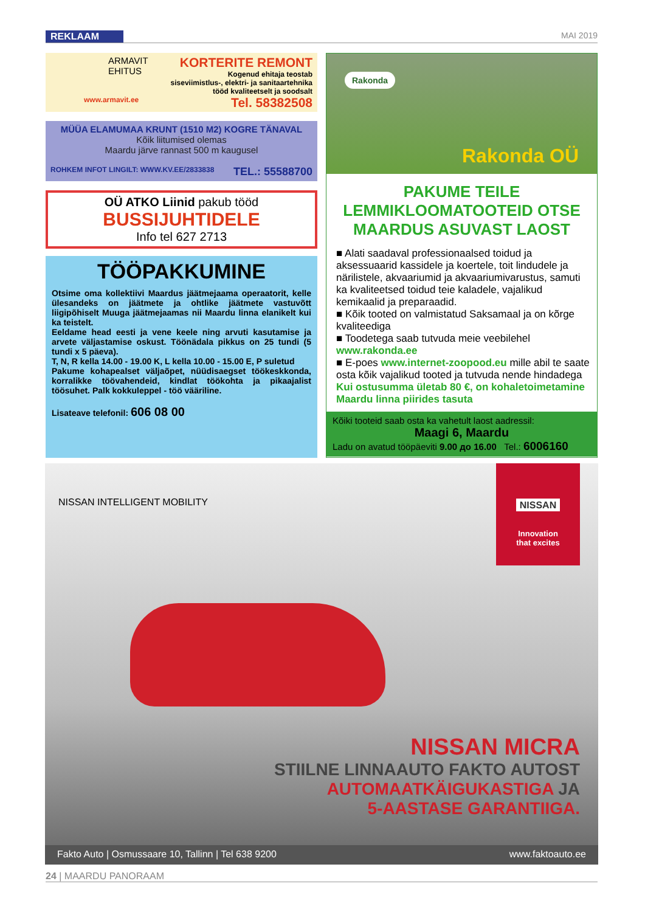REKLAAM MAI 2019
ARMAVIT
EHITUS
KORTERITE REMONT
Kogenud ehitaja teostab
siseviimistlus-, elektri- ja sanitaartehnika
tööd kvaliteetselt ja soodsalt
www.armavit.ee Tel. 58382508
MÜÜA ELAMUMAA KRUNT (1510 M2) KOGRE TÄNAVAL
Kõik liitumised olemas
Maardu järve rannast 500 m kaugusel
ROHKEM INFOT LINGILT: WWW.KV.EE/2833838 TEL.: 55588700
OÜ ATKO Liinid pakub tööd
BUSSIJUHTIDELE
Info tel 627 2713
TÖÖPAKKUMINE
Otsime oma kollektiivi Maardus jäätmejaama operaatorit, kelle ülesandeks on jäätmete ja ohtlike jäätmete vastuvõtt liigipõhiselt Muuga jäätmejaamas nii Maardu linna elanikelt kui ka teistelt.
Eeldame head eesti ja vene keele ning arvuti kasutamise ja arvete väljastamise oskust. Töönädala pikkus on 25 tundi (5 tundi x 5 päeva).
T, N, R kella 14.00 - 19.00 K, L kella 10.00 - 15.00 E, P suletud
Pakume kohapealset väljaõpet, nüüdisaegset töökeskkonda, korralikke töövahendeid, kindlat töökohta ja pikaajalist töösuhet. Palk kokkuleppel - töö vääriline.
Lisateave telefonil: 606 08 00
Rakonda
Rakonda OÜ
PAKUME TEILE LEMMIKLOOMATOOTEID OTSE MAARDUS ASUVAST LAOST
■ Alati saadaval professionaalsed toidud ja aksessuaarid kassidele ja koertele, toit lindudele ja närilistele, akvaariumid ja akvaariumivarustus, samuti ka kvaliteetsed toidud teie kaladele, vajalikud kemikaalid ja preparaadid.
■ Kõik tooted on valmistatud Saksamaal ja on kõrge kvaliteediga
■ Toodetega saab tutvuda meie veebilehel www.rakonda.ee
■ E-poes www.internet-zoopood.eu mille abil te saate osta kõik vajalikud tooted ja tutvuda nende hindadega
Kui ostusumma ületab 80 €, on kohaletoimetamine Maardu linna piirides tasuta
Kõiki tooteid saab osta ka vahetult laost aadressil:
Maagi 6, Maardu
Ladu on avatud tööpäeviti 9.00 до 16.00 Tel.: 6006160
NISSAN INTELLIGENT MOBILITY
NISSAN
Innovation
that excites
NISSAN MICRA
STIILNE LINNAAUTO FAKTO AUTOST
AUTOMAATKÄIGUKASTIGA JA
5-AASTASE GARANTIIGA.
Fakto Auto | Osmussaare 10, Tallinn | Tel 638 9200 www.faktoauto.ee
24 | MAARDU PANORAAM